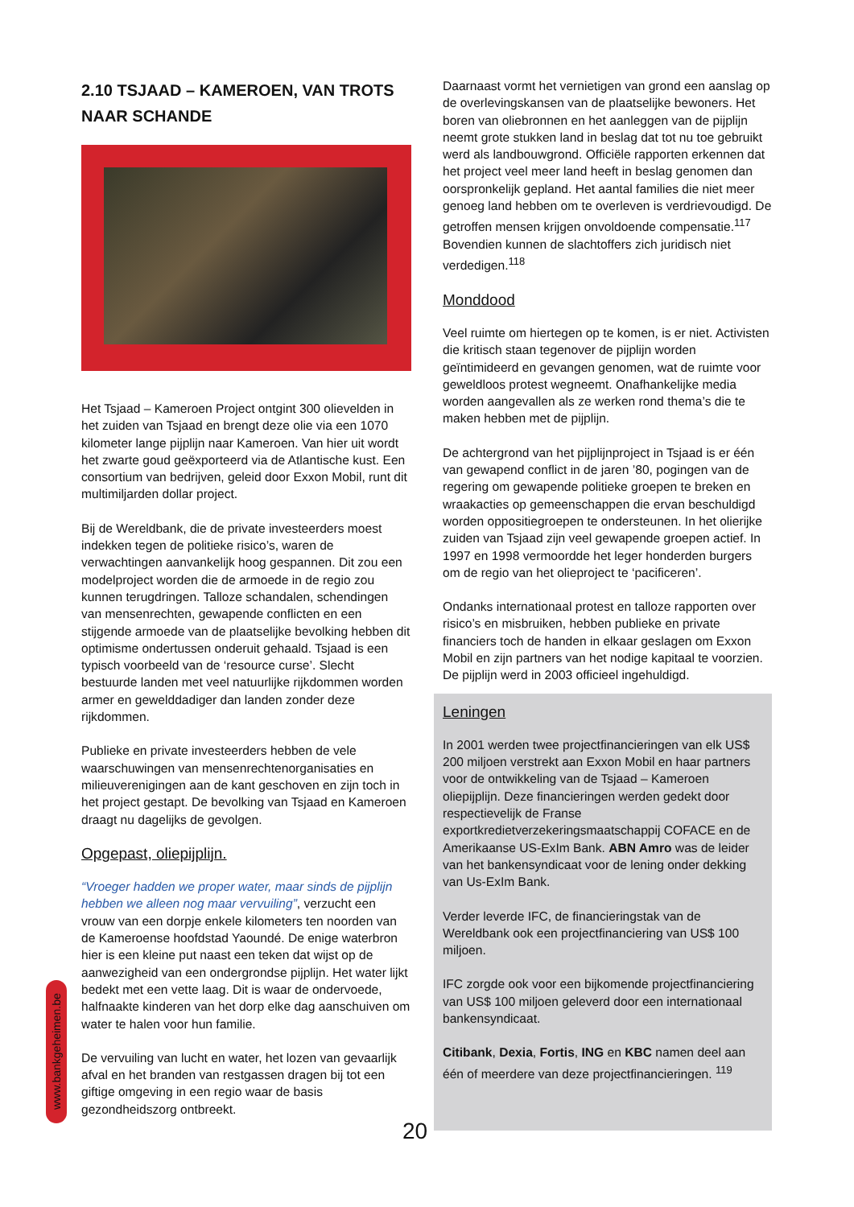2.10 TSJAAD – KAMEROEN, VAN TROTS NAAR SCHANDE
Het Tsjaad – Kameroen Project ontgint 300 olievelden in het zuiden van Tsjaad en brengt deze olie via een 1070 kilometer lange pijplijn naar Kameroen. Van hier uit wordt het zwarte goud geëxporteerd via de Atlantische kust. Een consortium van bedrijven, geleid door Exxon Mobil, runt dit multimiljarden dollar project.
Bij de Wereldbank, die de private investeerders moest indekken tegen de politieke risico’s, waren de verwachtingen aanvankelijk hoog gespannen. Dit zou een modelproject worden die de armoede in de regio zou kunnen terugdringen. Talloze schandalen, schendingen van mensenrechten, gewapende conflicten en een stijgende armoede van de plaatselijke bevolking hebben dit optimisme ondertussen onderuit gehaald. Tsjaad is een typisch voorbeeld van de ‘resource curse’. Slecht bestuurde landen met veel natuurlijke rijkdommen worden armer en gewelddadiger dan landen zonder deze rijkdommen.
Publieke en private investeerders hebben de vele waarschuwingen van mensenrechtenorganisaties en milieuverenigingen aan de kant geschoven en zijn toch in het project gestapt. De bevolking van Tsjaad en Kameroen draagt nu dagelijks de gevolgen.
Opgepast, oliepijplijn.
“Vroeger hadden we proper water, maar sinds de pijplijn hebben we alleen nog maar vervuiling”, verzucht een vrouw van een dorpje enkele kilometers ten noorden van de Kameroense hoofdstad Yaoundé. De enige waterbron hier is een kleine put naast een teken dat wijst op de aanwezigheid van een ondergrondse pijplijn. Het water lijkt bedekt met een vette laag. Dit is waar de ondervoede, halfnaakte kinderen van het dorp elke dag aanschuiven om water te halen voor hun familie.
De vervuiling van lucht en water, het lozen van gevaarlijk afval en het branden van restgassen dragen bij tot een giftige omgeving in een regio waar de basis gezondheidszorg ontbreekt.
Daarnaast vormt het vernietigen van grond een aanslag op de overlevingskansen van de plaatselijke bewoners. Het boren van oliebronnen en het aanleggen van de pijplijn neemt grote stukken land in beslag dat tot nu toe gebruikt werd als landbouwgrond. Officiële rapporten erkennen dat het project veel meer land heeft in beslag genomen dan oorspronkelijk gepland. Het aantal families die niet meer genoeg land hebben om te overleven is verdrievoudigd. De getroffen mensen krijgen onvoldoende compensatie.<sup>117</sup> Bovendien kunnen de slachtoffers zich juridisch niet verdedigen.<sup>118</sup>
Monddood
Veel ruimte om hiertegen op te komen, is er niet. Activisten die kritisch staan tegenover de pijplijn worden geïntimideerd en gevangen genomen, wat de ruimte voor geweldloos protest wegneemt. Onafhankelijke media worden aangevallen als ze werken rond thema’s die te maken hebben met de pijplijn.
De achtergrond van het pijplijnproject in Tsjaad is er één van gewapend conflict in de jaren ’80, pogingen van de regering om gewapende politieke groepen te breken en wraakacties op gemeenschappen die ervan beschuldigd worden oppositiegroepen te ondersteunen. In het olierijke zuiden van Tsjaad zijn veel gewapende groepen actief. In 1997 en 1998 vermoordde het leger honderden burgers om de regio van het olieproject te ‘pacificeren’.
Ondanks internationaal protest en talloze rapporten over risico’s en misbruiken, hebben publieke en private financiers toch de handen in elkaar geslagen om Exxon Mobil en zijn partners van het nodige kapitaal te voorzien. De pijplijn werd in 2003 officieel ingehuldigd.
Leningen
In 2001 werden twee projectfinancieringen van elk US$ 200 miljoen verstrekt aan Exxon Mobil en haar partners voor de ontwikkeling van de Tsjaad – Kameroen oliepijplijn. Deze financieringen werden gedekt door respectievelijk de Franse exportkredietverzekeringsmaatschappij COFACE en de Amerikaanse US-ExIm Bank. ABN Amro was de leider van het bankensyndicaat voor de lening onder dekking van Us-ExIm Bank.
Verder leverde IFC, de financieringstak van de Wereldbank ook een projectfinanciering van US$ 100 miljoen.
IFC zorgde ook voor een bijkomende projectfinanciering van US$ 100 miljoen geleverd door een internationaal bankensyndicaat.
Citibank, Dexia, Fortis, ING en KBC namen deel aan één of meerdere van deze projectfinancieringen. <sup>119</sup>
www.bankgeheimen.be
20